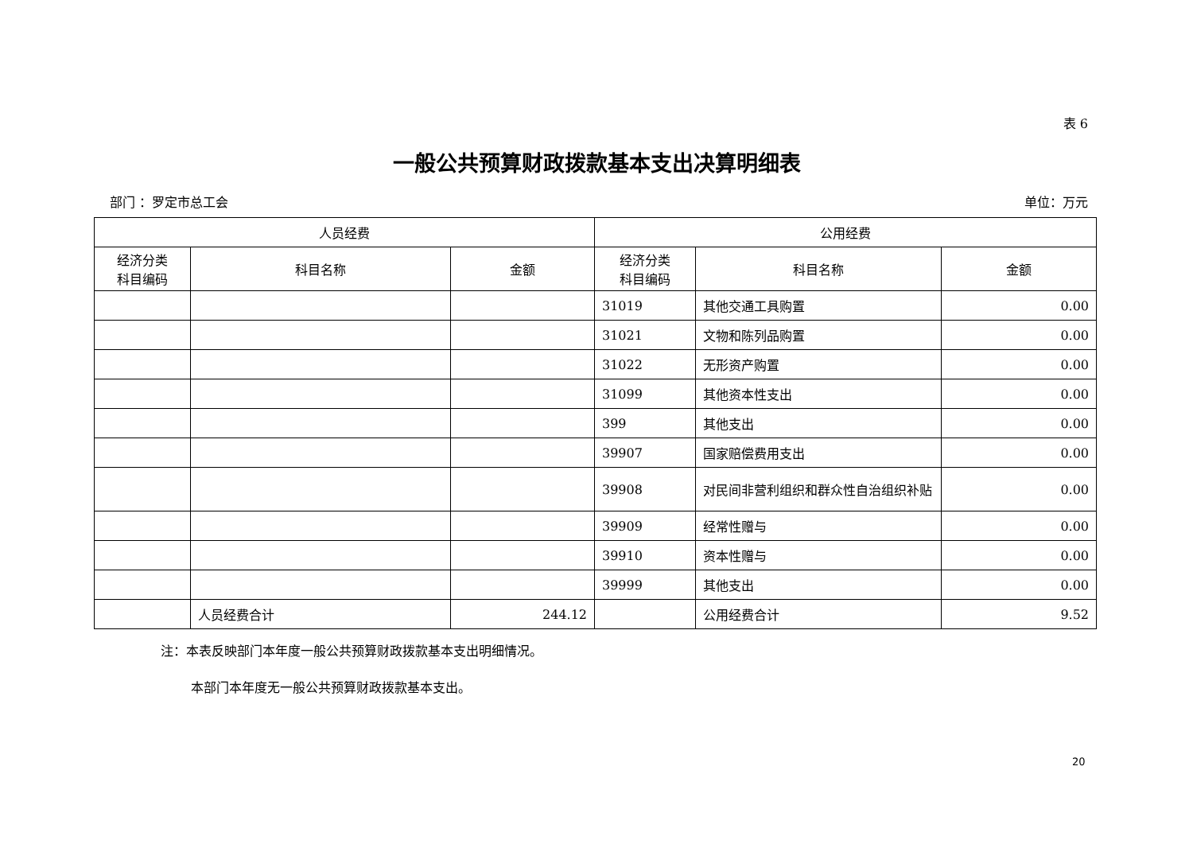表 6
一般公共预算财政拨款基本支出决算明细表
部门 ：罗定市总工会 单位：万元
| 人员经费 | | | 公用经费 | | |
| --- | --- | --- | --- | --- | --- |
| 经济分类 科目编码 | 科目名称 | 金额 | 经济分类 科目编码 | 科目名称 | 金额 |
| | | | 31019 | 其他交通工具购置 | 0.00 |
| | | | 31021 | 文物和陈列品购置 | 0.00 |
| | | | 31022 | 无形资产购置 | 0.00 |
| | | | 31099 | 其他资本性支出 | 0.00 |
| | | | 399 | 其他支出 | 0.00 |
| | | | 39907 | 国家赔偿费用支出 | 0.00 |
| | | | 39908 | 对民间非营利组织和群众性自治组织补贴 | 0.00 |
| | | | 39909 | 经常性赠与 | 0.00 |
| | | | 39910 | 资本性赠与 | 0.00 |
| | | | 39999 | 其他支出 | 0.00 |
| | 人员经费合计 | 244.12 | | 公用经费合计 | 9.52 |
注：本表反映部门本年度一般公共预算财政拨款基本支出明细情况。
本部门本年度无一般公共预算财政拨款基本支出。
20